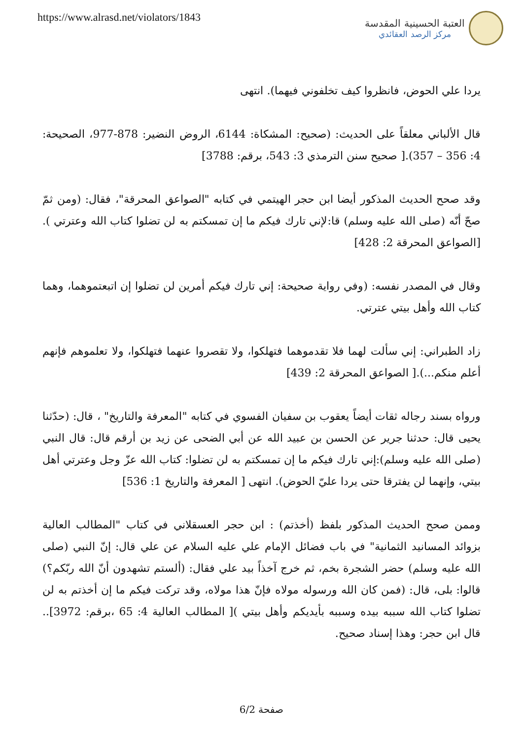https://www.alrasd.net/violators/1843
العتبة الحسينية المقدسة
مركز الرصد العقائدي
يردا علي الحوض، فانظروا كيف تخلفوني فيهما). انتهى
قال الألباني معلقاً على الحديث: (صحيح: المشكاة: 6144، الروض النضير: 878-977، الصحيحة: 4: 356 – 357).[ صحيح سنن الترمذي 3: 543، برقم: 3788]
وقد صحح الحديث المذكور أيضا ابن حجر الهيتمي في كتابه "الصواعق المحرقة"، فقال: (ومن ثمّ صحّ أنّه (صلى الله عليه وسلم) قا:لإني تارك فيكم ما إن تمسكتم به لن تضلوا كتاب الله وعترتي ).[الصواعق المحرقة 2: 428]
وقال في المصدر نفسه: (وفي رواية صحيحة: إني تارك فيكم أمرين لن تضلوا إن اتبعتموهما، وهما كتاب الله وأهل بيتي عترتي.
زاد الطبراني: إني سألت لهما فلا تقدموهما فتهلكوا، ولا تقصروا عنهما فتهلكوا، ولا تعلموهم فإنهم أعلم منكم...).[ الصواعق المحرقة 2: 439]
ورواه بسند رجاله ثقات أيضاً يعقوب بن سفيان الفسوي في كتابه "المعرفة والتاريخ" ، قال: (حدّثنا يحيى قال: حدثنا جرير عن الحسن بن عبيد الله عن أبي الضحى عن زيد بن أرقم قال: قال النبي (صلى الله عليه وسلم):إني تارك فيكم ما إن تمسكتم به لن تضلوا: كتاب الله عزّ وجل وعترتي أهل بيتي، وإنهما لن يفترقا حتى يردا عليّ الحوض). انتهى [ المعرفة والتاريخ 1: 536]
وممن صحح الحديث المذكور بلفظ (أخذتم) : ابن حجر العسقلاني في كتاب "المطالب العالية بزوائد المسانيد الثمانية" في باب فضائل الإمام علي عليه السلام عن علي قال: إنّ النبي (صلى الله عليه وسلم) حضر الشجرة بخم، ثم خرج آخذاً بيد علي فقال: (ألستم تشهدون أنّ الله ربّكم؟) قالوا: بلى، قال: (فمن كان الله ورسوله مولاه فإنّ هذا مولاه، وقد تركت فيكم ما إن أخذتم به لن تضلوا كتاب الله سببه بيده وسببه بأيديكم وأهل بيتي )[ المطالب العالية 4: 65 ،برقم: 3972].. قال ابن حجر: وهذا إسناد صحيح.
صفحة 6/2